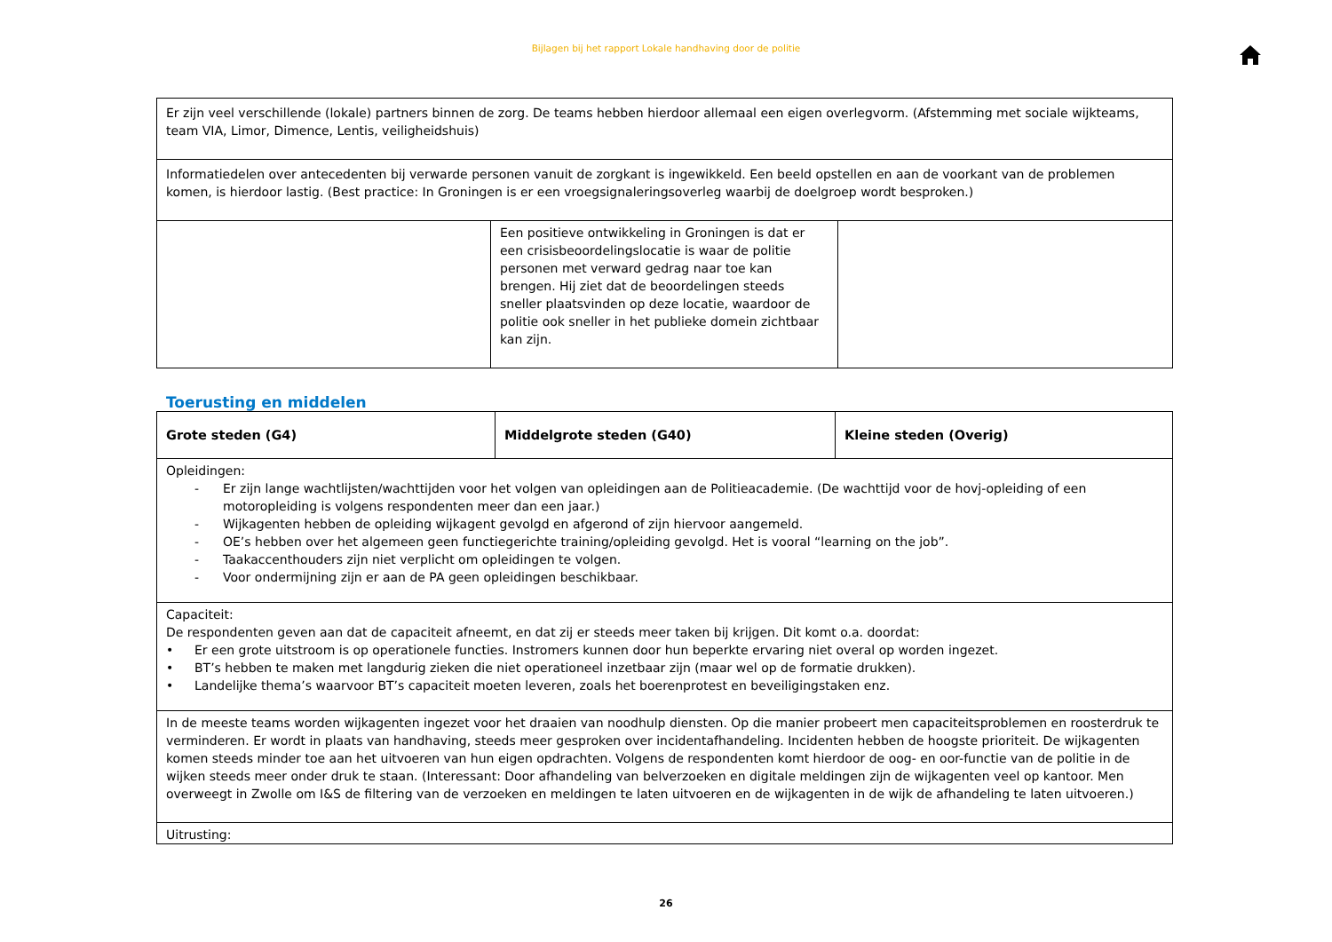Bijlagen bij het rapport Lokale handhaving door de politie
| Er zijn veel verschillende (lokale) partners binnen de zorg. De teams hebben hierdoor allemaal een eigen overlegvorm. (Afstemming met sociale wijkteams, team VIA, Limor, Dimence, Lentis, veiligheidshuis) | | |
| Informatiedelen over antecedenten bij verwarde personen vanuit de zorgkant is ingewikkeld. Een beeld opstellen en aan de voorkant van de problemen komen, is hierdoor lastig. (Best practice: In Groningen is er een vroegsignaleringsoverleg waarbij de doelgroep wordt besproken.) | | |
| | Een positieve ontwikkeling in Groningen is dat er een crisisbeoordelingslocatie is waar de politie personen met verward gedrag naar toe kan brengen. Hij ziet dat de beoordelingen steeds sneller plaatsvinden op deze locatie, waardoor de politie ook sneller in het publieke domein zichtbaar kan zijn. | |
Toerusting en middelen
| Grote steden (G4) | Middelgrote steden (G40) | Kleine steden (Overig) |
| --- | --- | --- |
| Opleidingen: - Er zijn lange wachtlijsten/wachttijden voor het volgen van opleidingen aan de Politieacademie. (De wachttijd voor de hovj-opleiding of een motoropleiding is volgens respondenten meer dan een jaar.) - Wijkagenten hebben de opleiding wijkagent gevolgd en afgerond of zijn hiervoor aangemeld. - OE’s hebben over het algemeen geen functiegerichte training/opleiding gevolgd. Het is vooral “learning on the job”. - Taakaccenthouders zijn niet verplicht om opleidingen te volgen. - Voor ondermijning zijn er aan de PA geen opleidingen beschikbaar. | | |
| Capaciteit: De respondenten geven aan dat de capaciteit afneemt, en dat zij er steeds meer taken bij krijgen. Dit komt o.a. doordat: • Er een grote uitstroom is op operationele functies. Instromers kunnen door hun beperkte ervaring niet overal op worden ingezet. • BT’s hebben te maken met langdurig zieken die niet operationeel inzetbaar zijn (maar wel op de formatie drukken). • Landelijke thema’s waarvoor BT’s capaciteit moeten leveren, zoals het boerenprotest en beveiligingstaken enz. | | |
| In de meeste teams worden wijkagenten ingezet voor het draaien van noodhulp diensten. Op die manier probeert men capaciteitsproblemen en roosterdruk te verminderen. Er wordt in plaats van handhaving, steeds meer gesproken over incidentafhandeling. Incidenten hebben de hoogste prioriteit. De wijkagenten komen steeds minder toe aan het uitvoeren van hun eigen opdrachten. Volgens de respondenten komt hierdoor de oog- en oor-functie van de politie in de wijken steeds meer onder druk te staan. (Interessant: Door afhandeling van belverzoeken en digitale meldingen zijn de wijkagenten veel op kantoor. Men overweegt in Zwolle om I&S de filtering van de verzoeken en meldingen te laten uitvoeren en de wijkagenten in de wijk de afhandeling te laten uitvoeren.) | | |
| Uitrusting: | | |
26